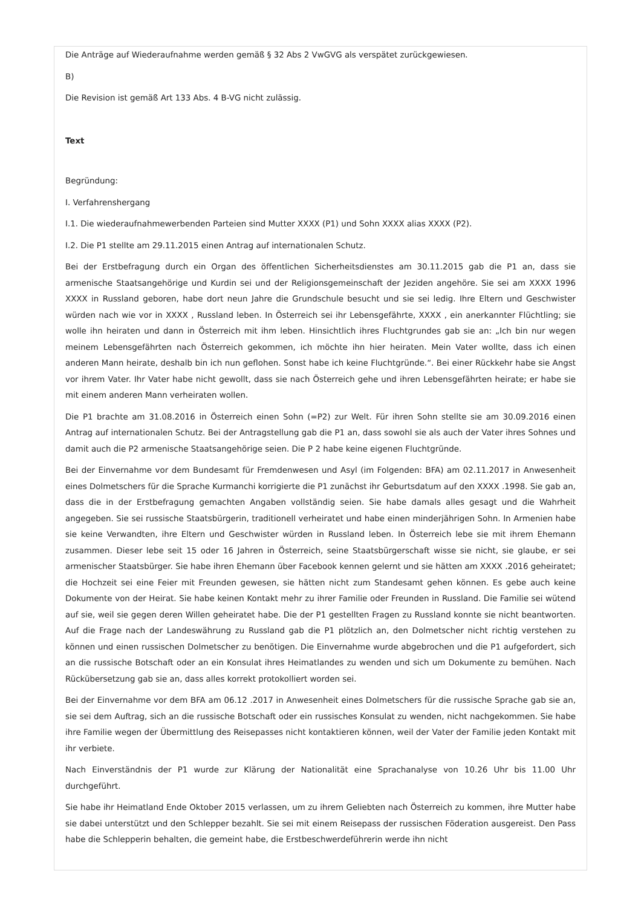Die Anträge auf Wiederaufnahme werden gemäß § 32 Abs 2 VwGVG als verspätet zurückgewiesen.
B)
Die Revision ist gemäß Art 133 Abs. 4 B-VG nicht zulässig.
Text
Begründung:
I. Verfahrenshergang
I.1. Die wiederaufnahmewerbenden Parteien sind Mutter XXXX (P1) und Sohn XXXX alias XXXX (P2).
I.2. Die P1 stellte am 29.11.2015 einen Antrag auf internationalen Schutz.
Bei der Erstbefragung durch ein Organ des öffentlichen Sicherheitsdienstes am 30.11.2015 gab die P1 an, dass sie armenische Staatsangehörige und Kurdin sei und der Religionsgemeinschaft der Jeziden angehöre. Sie sei am XXXX 1996 XXXX in Russland geboren, habe dort neun Jahre die Grundschule besucht und sie sei ledig. Ihre Eltern und Geschwister würden nach wie vor in XXXX , Russland leben. In Österreich sei ihr Lebensgefährte, XXXX , ein anerkannter Flüchtling; sie wolle ihn heiraten und dann in Österreich mit ihm leben. Hinsichtlich ihres Fluchtgrundes gab sie an: „Ich bin nur wegen meinem Lebensgefährten nach Österreich gekommen, ich möchte ihn hier heiraten. Mein Vater wollte, dass ich einen anderen Mann heirate, deshalb bin ich nun geflohen. Sonst habe ich keine Fluchtgründe.“. Bei einer Rückkehr habe sie Angst vor ihrem Vater. Ihr Vater habe nicht gewollt, dass sie nach Österreich gehe und ihren Lebensgefährten heirate; er habe sie mit einem anderen Mann verheiraten wollen.
Die P1 brachte am 31.08.2016 in Österreich einen Sohn (=P2) zur Welt. Für ihren Sohn stellte sie am 30.09.2016 einen Antrag auf internationalen Schutz. Bei der Antragstellung gab die P1 an, dass sowohl sie als auch der Vater ihres Sohnes und damit auch die P2 armenische Staatsangehörige seien. Die P 2 habe keine eigenen Fluchtgründe.
Bei der Einvernahme vor dem Bundesamt für Fremdenwesen und Asyl (im Folgenden: BFA) am 02.11.2017 in Anwesenheit eines Dolmetschers für die Sprache Kurmanchi korrigierte die P1 zunächst ihr Geburtsdatum auf den XXXX .1998. Sie gab an, dass die in der Erstbefragung gemachten Angaben vollständig seien. Sie habe damals alles gesagt und die Wahrheit angegeben. Sie sei russische Staatsbürgerin, traditionell verheiratet und habe einen minderjährigen Sohn. In Armenien habe sie keine Verwandten, ihre Eltern und Geschwister würden in Russland leben. In Österreich lebe sie mit ihrem Ehemann zusammen. Dieser lebe seit 15 oder 16 Jahren in Österreich, seine Staatsbürgerschaft wisse sie nicht, sie glaube, er sei armenischer Staatsbürger. Sie habe ihren Ehemann über Facebook kennen gelernt und sie hätten am XXXX .2016 geheiratet; die Hochzeit sei eine Feier mit Freunden gewesen, sie hätten nicht zum Standesamt gehen können. Es gebe auch keine Dokumente von der Heirat. Sie habe keinen Kontakt mehr zu ihrer Familie oder Freunden in Russland. Die Familie sei wütend auf sie, weil sie gegen deren Willen geheiratet habe. Die der P1 gestellten Fragen zu Russland konnte sie nicht beantworten. Auf die Frage nach der Landeswährung zu Russland gab die P1 plötzlich an, den Dolmetscher nicht richtig verstehen zu können und einen russischen Dolmetscher zu benötigen. Die Einvernahme wurde abgebrochen und die P1 aufgefordert, sich an die russische Botschaft oder an ein Konsulat ihres Heimatlandes zu wenden und sich um Dokumente zu bemühen. Nach Rückübersetzung gab sie an, dass alles korrekt protokolliert worden sei.
Bei der Einvernahme vor dem BFA am 06.12 .2017 in Anwesenheit eines Dolmetschers für die russische Sprache gab sie an, sie sei dem Auftrag, sich an die russische Botschaft oder ein russisches Konsulat zu wenden, nicht nachgekommen. Sie habe ihre Familie wegen der Übermittlung des Reisepasses nicht kontaktieren können, weil der Vater der Familie jeden Kontakt mit ihr verbiete.
Nach Einverständnis der P1 wurde zur Klärung der Nationalität eine Sprachanalyse von 10.26 Uhr bis 11.00 Uhr durchgeführt.
Sie habe ihr Heimatland Ende Oktober 2015 verlassen, um zu ihrem Geliebten nach Österreich zu kommen, ihre Mutter habe sie dabei unterstützt und den Schlepper bezahlt. Sie sei mit einem Reisepass der russischen Föderation ausgereist. Den Pass habe die Schlepperin behalten, die gemeint habe, die Erstbeschwerdeführerin werde ihn nicht